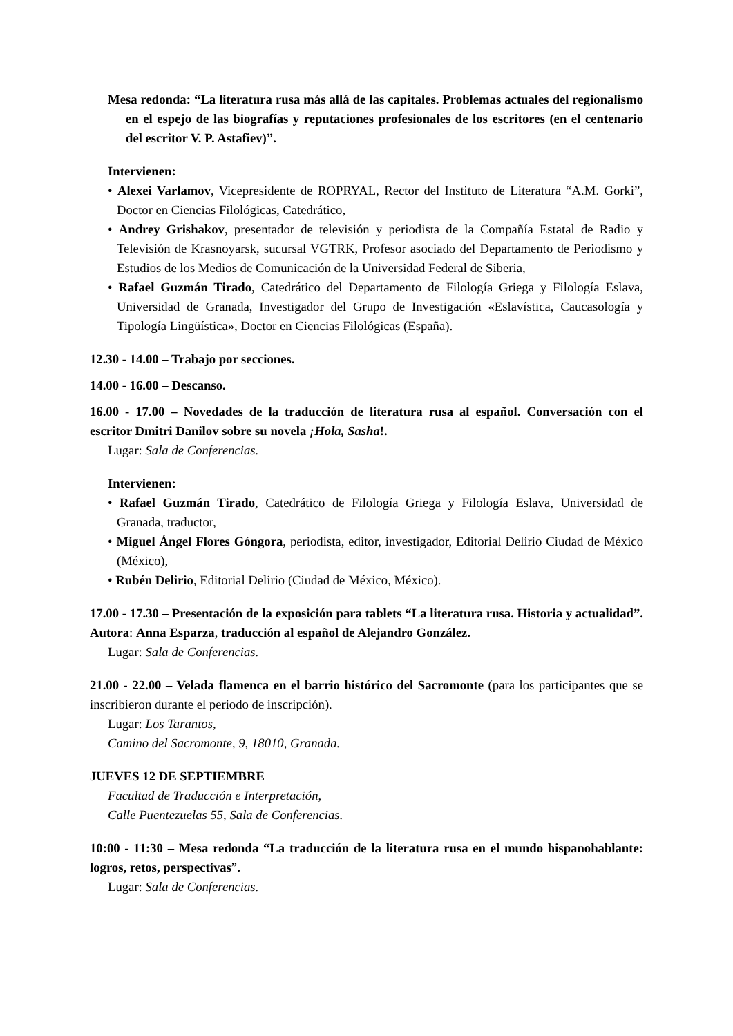Mesa redonda: “La literatura rusa más allá de las capitales. Problemas actuales del regionalismo en el espejo de las biografías y reputaciones profesionales de los escritores (en el centenario del escritor V. P. Astafiev)”.
Intervienen:
• Alexei Varlamov, Vicepresidente de ROPRYAL, Rector del Instituto de Literatura “A.M. Gorki”, Doctor en Ciencias Filológicas, Catedrático,
• Andrey Grishakov, presentador de televisión y periodista de la Compañía Estatal de Radio y Televisión de Krasnoyarsk, sucursal VGTRK, Profesor asociado del Departamento de Periodismo y Estudios de los Medios de Comunicación de la Universidad Federal de Siberia,
• Rafael Guzmán Tirado, Catedrático del Departamento de Filología Griega y Filología Eslava, Universidad de Granada, Investigador del Grupo de Investigación «Eslavística, Caucasología y Tipología Lingüística», Doctor en Ciencias Filológicas (España).
12.30 - 14.00 – Trabajo por secciones.
14.00 - 16.00 – Descanso.
16.00 - 17.00 – Novedades de la traducción de literatura rusa al español. Conversación con el escritor Dmitri Danilov sobre su novela ¡Hola, Sasha!.
Lugar: Sala de Conferencias.
Intervienen:
• Rafael Guzmán Tirado, Catedrático de Filología Griega y Filología Eslava, Universidad de Granada, traductor,
• Miguel Ángel Flores Góngora, periodista, editor, investigador, Editorial Delirio Ciudad de México (México),
• Rubén Delirio, Editorial Delirio (Ciudad de México, México).
17.00 - 17.30 – Presentación de la exposición para tablets “La literatura rusa. Historia y actualidad”. Autora: Anna Esparza, traducción al español de Alejandro González.
Lugar: Sala de Conferencias.
21.00 - 22.00 – Velada flamenca en el barrio histórico del Sacromonte (para los participantes que se inscribieron durante el periodo de inscripción).
Lugar: Los Tarantos,
Camino del Sacromonte, 9, 18010, Granada.
JUEVES 12 DE SEPTIEMBRE
Facultad de Traducción e Interpretación,
Calle Puentezuelas 55, Sala de Conferencias.
10:00 - 11:30 – Mesa redonda “La traducción de la literatura rusa en el mundo hispanohablante: logros, retos, perspectivas”.
Lugar: Sala de Conferencias.